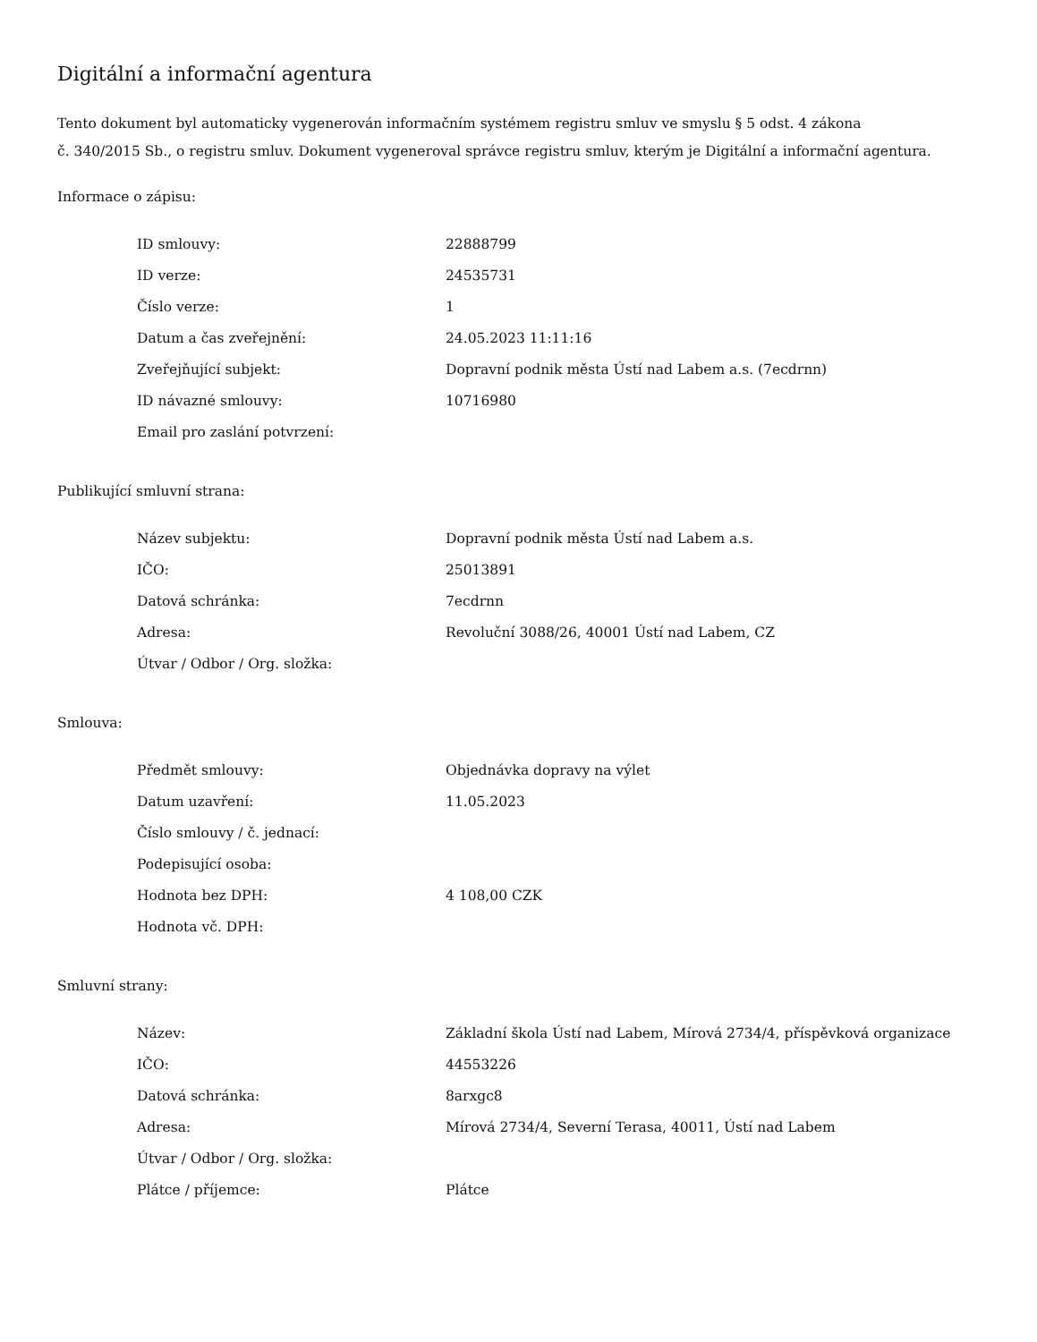Digitální a informační agentura
Tento dokument byl automaticky vygenerován informačním systémem registru smluv ve smyslu § 5 odst. 4 zákona
č. 340/2015 Sb., o registru smluv. Dokument vygeneroval správce registru smluv, kterým je Digitální a informační agentura.
Informace o zápisu:
| ID smlouvy: | 22888799 |
| ID verze: | 24535731 |
| Číslo verze: | 1 |
| Datum a čas zveřejnění: | 24.05.2023 11:11:16 |
| Zveřejňující subjekt: | Dopravní podnik města Ústí nad Labem a.s. (7ecdrnn) |
| ID návazné smlouvy: | 10716980 |
| Email pro zaslání potvrzení: | |
Publikující smluvní strana:
| Název subjektu: | Dopravní podnik města Ústí nad Labem a.s. |
| IČO: | 25013891 |
| Datová schránka: | 7ecdrnn |
| Adresa: | Revoluční 3088/26, 40001 Ústí nad Labem, CZ |
| Útvar / Odbor / Org. složka: | |
Smlouva:
| Předmět smlouvy: | Objednávka dopravy na výlet |
| Datum uzavření: | 11.05.2023 |
| Číslo smlouvy / č. jednací: | |
| Podepisující osoba: | |
| Hodnota bez DPH: | 4 108,00 CZK |
| Hodnota vč. DPH: | |
Smluvní strany:
| Název: | Základní škola Ústí nad Labem, Mírová 2734/4, příspěvková organizace |
| IČO: | 44553226 |
| Datová schránka: | 8arxgc8 |
| Adresa: | Mírová 2734/4, Severní Terasa, 40011, Ústí nad Labem |
| Útvar / Odbor / Org. složka: | |
| Plátce / příjemce: | Plátce |